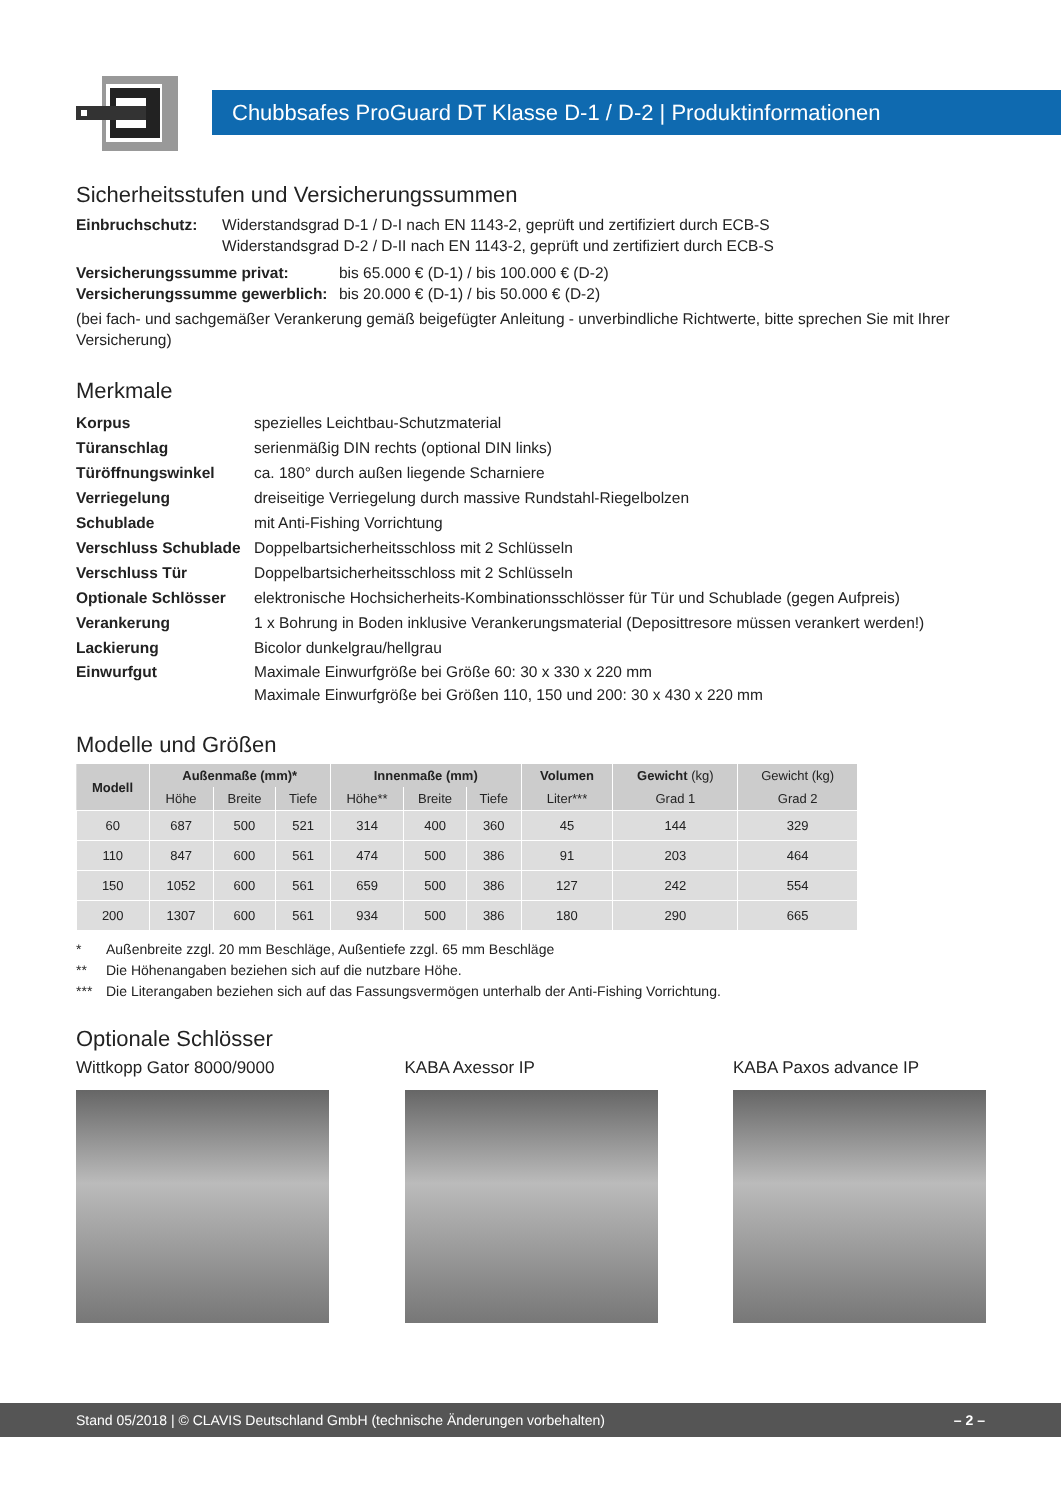Chubbsafes ProGuard DT Klasse D-1 / D-2 | Produktinformationen
Sicherheitsstufen und Versicherungssummen
Einbruchschutz: Widerstandsgrad D-1 / D-I nach EN 1143-2, geprüft und zertifiziert durch ECB-S
Widerstandsgrad D-2 / D-II nach EN 1143-2, geprüft und zertifiziert durch ECB-S
Versicherungssumme privat: bis 65.000 € (D-1) / bis 100.000 € (D-2)
Versicherungssumme gewerblich: bis 20.000 € (D-1) / bis 50.000 € (D-2)
(bei fach- und sachgemäßer Verankerung gemäß beigefügter Anleitung - unverbindliche Richtwerte, bitte sprechen Sie mit Ihrer Versicherung)
Merkmale
Korpus spezielles Leichtbau-Schutzmaterial
Türanschlag serienmäßig DIN rechts (optional DIN links)
Türöffnungswinkel ca. 180° durch außen liegende Scharniere
Verriegelung dreiseitige Verriegelung durch massive Rundstahl-Riegelbolzen
Schublade mit Anti-Fishing Vorrichtung
Verschluss Schublade Doppelbartsicherheitsschloss mit 2 Schlüsseln
Verschluss Tür Doppelbartsicherheitsschloss mit 2 Schlüsseln
Optionale Schlösser elektronische Hochsicherheits-Kombinationsschlösser für Tür und Schublade (gegen Aufpreis)
Verankerung 1 x Bohrung in Boden inklusive Verankerungsmaterial (Deposittresore müssen verankert werden!)
Lackierung Bicolor dunkelgrau/hellgrau
Einwurfgut Maximale Einwurfgröße bei Größe 60: 30 x 330 x 220 mm
Maximale Einwurfgröße bei Größen 110, 150 und 200: 30 x 430 x 220 mm
Modelle und Größen
| Modell | Außenmaße (mm)* | | | Innenmaße (mm) | | | Volumen | Gewicht (kg) | Gewicht (kg) |
| --- | --- | --- | --- | --- | --- | --- | --- | --- | --- |
| | Höhe | Breite | Tiefe | Höhe** | Breite | Tiefe | Liter*** | Grad 1 | Grad 2 |
| 60 | 687 | 500 | 521 | 314 | 400 | 360 | 45 | 144 | 329 |
| 110 | 847 | 600 | 561 | 474 | 500 | 386 | 91 | 203 | 464 |
| 150 | 1052 | 600 | 561 | 659 | 500 | 386 | 127 | 242 | 554 |
| 200 | 1307 | 600 | 561 | 934 | 500 | 386 | 180 | 290 | 665 |
* Außenbreite zzgl. 20 mm Beschläge, Außentiefe zzgl. 65 mm Beschläge
** Die Höhenangaben beziehen sich auf die nutzbare Höhe.
*** Die Literangaben beziehen sich auf das Fassungsvermögen unterhalb der Anti-Fishing Vorrichtung.
Optionale Schlösser
Wittkopp Gator 8000/9000 KABA Axessor IP KABA Paxos advance IP
Stand 05/2018 | © CLAVIS Deutschland GmbH (technische Änderungen vorbehalten) – 2 –